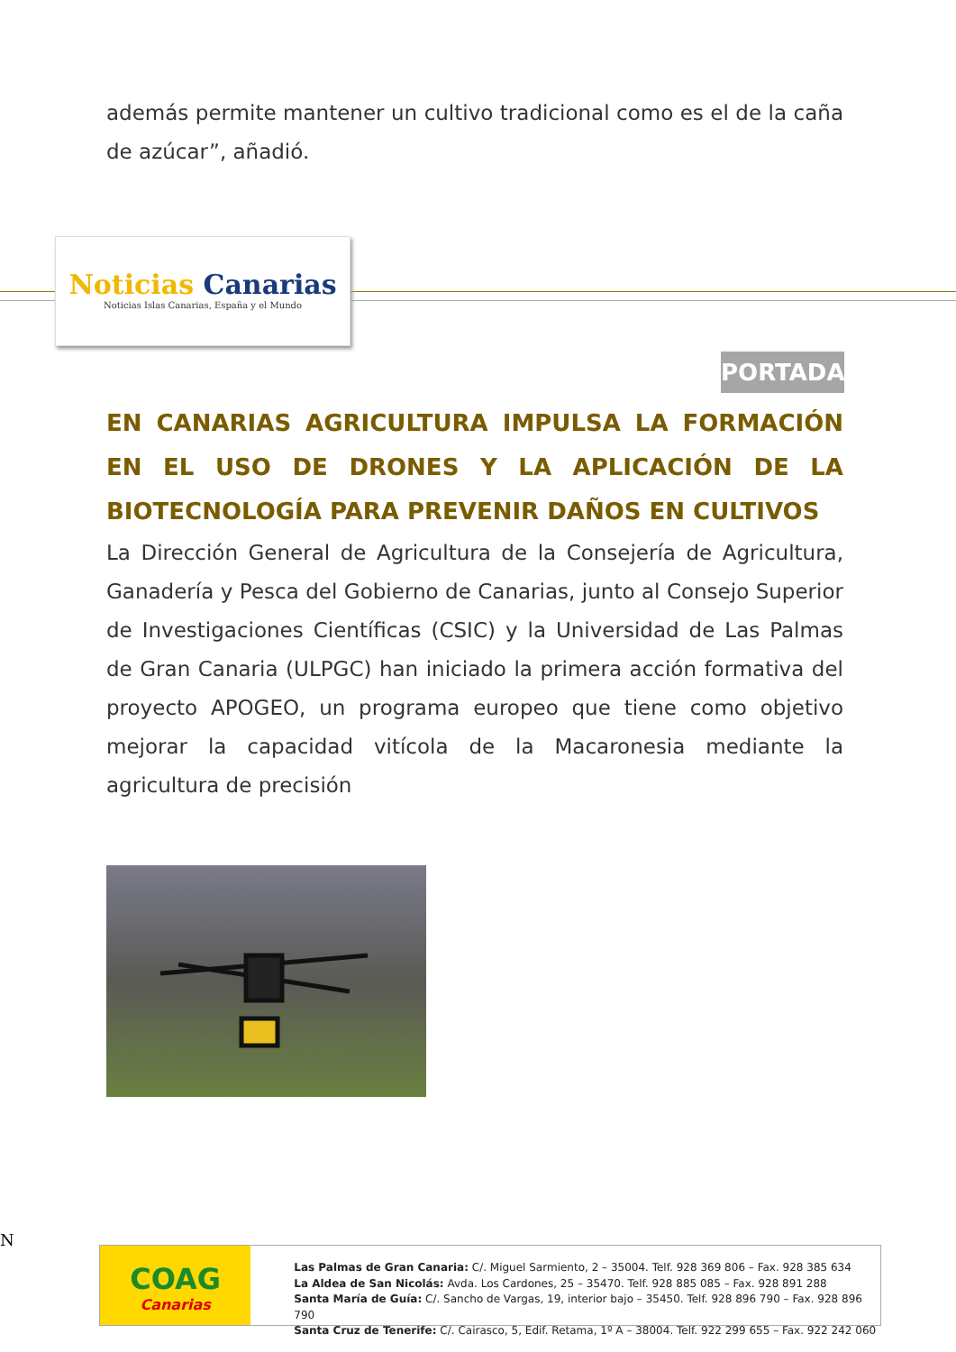además permite mantener un cultivo tradicional como es el de la caña de azúcar”, añadió.
Noticias Canarias
Noticias Islas Canarias, España y el Mundo
PORTADA
EN CANARIAS AGRICULTURA IMPULSA LA FORMACIÓN EN EL USO DE DRONES Y LA APLICACIÓN DE LA BIOTECNOLOGÍA PARA PREVENIR DAÑOS EN CULTIVOS
La Dirección General de Agricultura de la Consejería de Agricultura, Ganadería y Pesca del Gobierno de Canarias, junto al Consejo Superior de Investigaciones Científicas (CSIC) y la Universidad de Las Palmas de Gran Canaria (ULPGC) han iniciado la primera acción formativa del proyecto APOGEO, un programa europeo que tiene como objetivo mejorar la capacidad vitícola de la Macaronesia mediante la agricultura de precisión
N
COAG
Canarias
Las Palmas de Gran Canaria: C/. Miguel Sarmiento, 2 – 35004. Telf. 928 369 806 – Fax. 928 385 634
La Aldea de San Nicolás: Avda. Los Cardones, 25 – 35470. Telf. 928 885 085 – Fax. 928 891 288
Santa María de Guía: C/. Sancho de Vargas, 19, interior bajo – 35450. Telf. 928 896 790 – Fax. 928 896 790
Santa Cruz de Tenerife: C/. Cairasco, 5, Edif. Retama, 1º A – 38004. Telf. 922 299 655 – Fax. 922 242 060